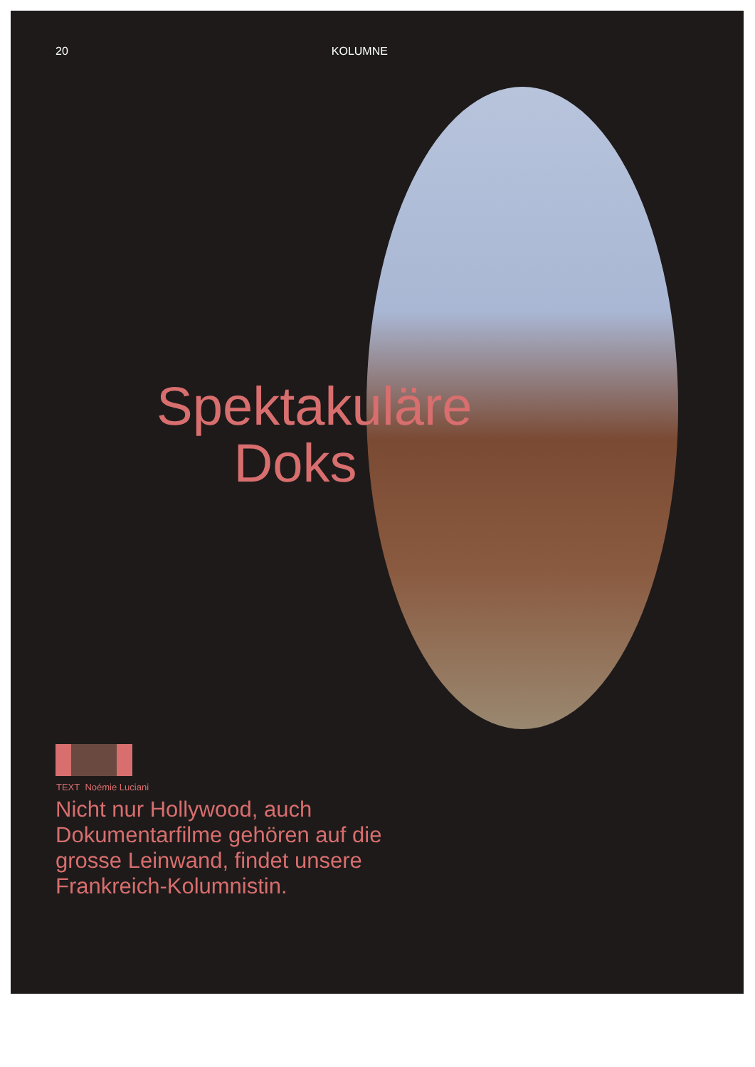20 KOLUMNE
Spektakuläre Doks
TEXT Noémie Luciani
Nicht nur Hollywood, auch Dokumentarfilme gehören auf die grosse Leinwand, findet unsere Frankreich-Kolumnistin.